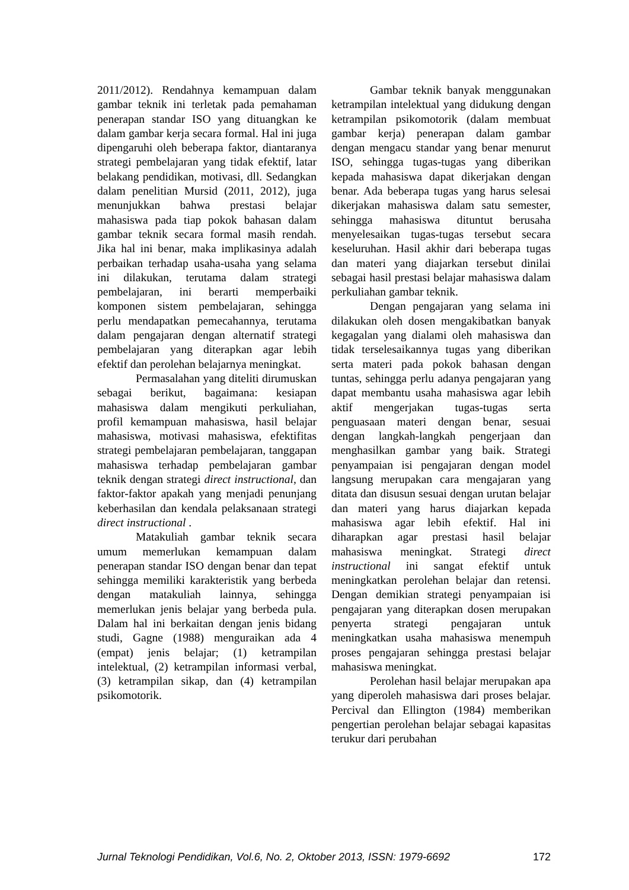2011/2012). Rendahnya kemampuan dalam gambar teknik ini terletak pada pemahaman penerapan standar ISO yang dituangkan ke dalam gambar kerja secara formal. Hal ini juga dipengaruhi oleh beberapa faktor, diantaranya strategi pembelajaran yang tidak efektif, latar belakang pendidikan, motivasi, dll. Sedangkan dalam penelitian Mursid (2011, 2012), juga menunjukkan bahwa prestasi belajar mahasiswa pada tiap pokok bahasan dalam gambar teknik secara formal masih rendah. Jika hal ini benar, maka implikasinya adalah perbaikan terhadap usaha-usaha yang selama ini dilakukan, terutama dalam strategi pembelajaran, ini berarti memperbaiki komponen sistem pembelajaran, sehingga perlu mendapatkan pemecahannya, terutama dalam pengajaran dengan alternatif strategi pembelajaran yang diterapkan agar lebih efektif dan perolehan belajarnya meningkat.
Permasalahan yang diteliti dirumuskan sebagai berikut, bagaimana: kesiapan mahasiswa dalam mengikuti perkuliahan, profil kemampuan mahasiswa, hasil belajar mahasiswa, motivasi mahasiswa, efektifitas strategi pembelajaran pembelajaran, tanggapan mahasiswa terhadap pembelajaran gambar teknik dengan strategi direct instructional, dan faktor-faktor apakah yang menjadi penunjang keberhasilan dan kendala pelaksanaan strategi direct instructional .
Matakuliah gambar teknik secara umum memerlukan kemampuan dalam penerapan standar ISO dengan benar dan tepat sehingga memiliki karakteristik yang berbeda dengan matakuliah lainnya, sehingga memerlukan jenis belajar yang berbeda pula. Dalam hal ini berkaitan dengan jenis bidang studi, Gagne (1988) menguraikan ada 4 (empat) jenis belajar; (1) ketrampilan intelektual, (2) ketrampilan informasi verbal, (3) ketrampilan sikap, dan (4) ketrampilan psikomotorik.
Gambar teknik banyak menggunakan ketrampilan intelektual yang didukung dengan ketrampilan psikomotorik (dalam membuat gambar kerja) penerapan dalam gambar dengan mengacu standar yang benar menurut ISO, sehingga tugas-tugas yang diberikan kepada mahasiswa dapat dikerjakan dengan benar. Ada beberapa tugas yang harus selesai dikerjakan mahasiswa dalam satu semester, sehingga mahasiswa dituntut berusaha menyelesaikan tugas-tugas tersebut secara keseluruhan. Hasil akhir dari beberapa tugas dan materi yang diajarkan tersebut dinilai sebagai hasil prestasi belajar mahasiswa dalam perkuliahan gambar teknik.
Dengan pengajaran yang selama ini dilakukan oleh dosen mengakibatkan banyak kegagalan yang dialami oleh mahasiswa dan tidak terselesaikannya tugas yang diberikan serta materi pada pokok bahasan dengan tuntas, sehingga perlu adanya pengajaran yang dapat membantu usaha mahasiswa agar lebih aktif mengerjakan tugas-tugas serta penguasaan materi dengan benar, sesuai dengan langkah-langkah pengerjaan dan menghasilkan gambar yang baik. Strategi penyampaian isi pengajaran dengan model langsung merupakan cara mengajaran yang ditata dan disusun sesuai dengan urutan belajar dan materi yang harus diajarkan kepada mahasiswa agar lebih efektif. Hal ini diharapkan agar prestasi hasil belajar mahasiswa meningkat. Strategi direct instructional ini sangat efektif untuk meningkatkan perolehan belajar dan retensi. Dengan demikian strategi penyampaian isi pengajaran yang diterapkan dosen merupakan penyerta strategi pengajaran untuk meningkatkan usaha mahasiswa menempuh proses pengajaran sehingga prestasi belajar mahasiswa meningkat.
Perolehan hasil belajar merupakan apa yang diperoleh mahasiswa dari proses belajar. Percival dan Ellington (1984) memberikan pengertian perolehan belajar sebagai kapasitas terukur dari perubahan
Jurnal Teknologi Pendidikan, Vol.6, No. 2, Oktober 2013, ISSN: 1979-6692 172